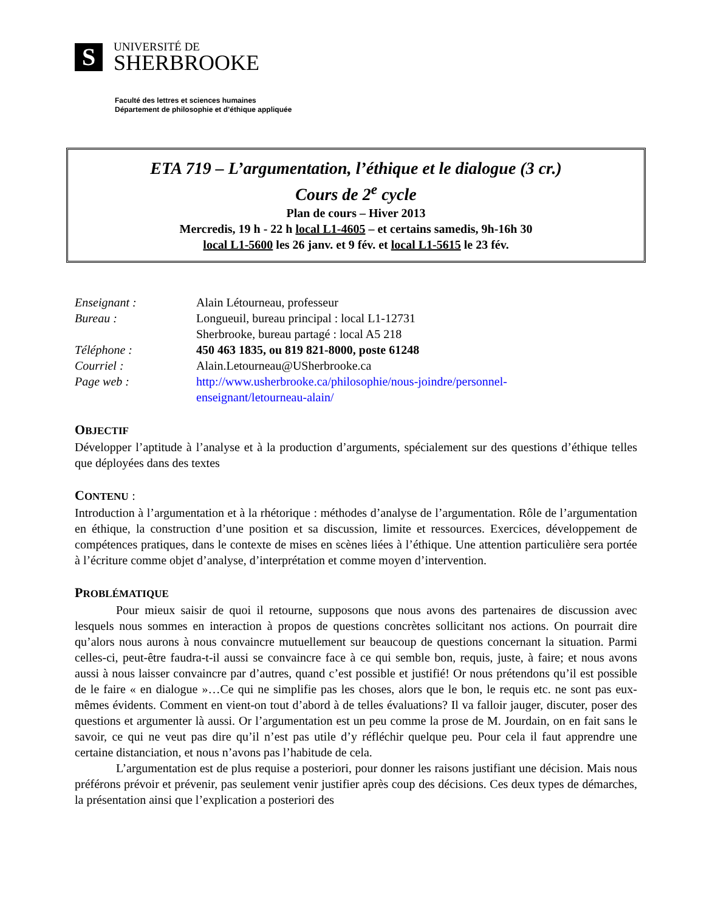S
UNIVERSITÉ DE
SHERBROOKE
Faculté des lettres et sciences humaines
Département de philosophie et d’éthique appliquée
ETA 719 – L’argumentation, l’éthique et le dialogue (3 cr.)
Cours de 2<sup>e</sup> cycle
Plan de cours – Hiver 2013
Mercredis, 19 h - 22 h local L1-4605 – et certains samedis, 9h-16h 30
local L1-5600 les 26 janv. et 9 fév. et local L1-5615 le 23 fév.
| Enseignant : | Alain Létourneau, professeur |
| Bureau : | Longueuil, bureau principal : local L1-12731 Sherbrooke, bureau partagé : local A5 218 |
| Téléphone : | 450 463 1835, ou 819 821-8000, poste 61248 |
| Courriel : | Alain.Letourneau@USherbrooke.ca |
| Page web : | http://www.usherbrooke.ca/philosophie/nous-joindre/personnel- enseignant/letourneau-alain/ |
OBJECTIF
Développer l’aptitude à l’analyse et à la production d’arguments, spécialement sur des questions d’éthique telles que déployées dans des textes
CONTENU :
Introduction à l’argumentation et à la rhétorique : méthodes d’analyse de l’argumentation. Rôle de l’argumentation en éthique, la construction d’une position et sa discussion, limite et ressources. Exercices, développement de compétences pratiques, dans le contexte de mises en scènes liées à l’éthique. Une attention particulière sera portée à l’écriture comme objet d’analyse, d’interprétation et comme moyen d’intervention.
PROBLÉMATIQUE
Pour mieux saisir de quoi il retourne, supposons que nous avons des partenaires de discussion avec lesquels nous sommes en interaction à propos de questions concrètes sollicitant nos actions. On pourrait dire qu’alors nous aurons à nous convaincre mutuellement sur beaucoup de questions concernant la situation. Parmi celles-ci, peut-être faudra-t-il aussi se convaincre face à ce qui semble bon, requis, juste, à faire; et nous avons aussi à nous laisser convaincre par d’autres, quand c’est possible et justifié! Or nous prétendons qu’il est possible de le faire « en dialogue »…Ce qui ne simplifie pas les choses, alors que le bon, le requis etc. ne sont pas eux-mêmes évidents. Comment en vient-on tout d’abord à de telles évaluations? Il va falloir jauger, discuter, poser des questions et argumenter là aussi. Or l’argumentation est un peu comme la prose de M. Jourdain, on en fait sans le savoir, ce qui ne veut pas dire qu’il n’est pas utile d’y réfléchir quelque peu. Pour cela il faut apprendre une certaine distanciation, et nous n’avons pas l’habitude de cela.
L’argumentation est de plus requise a posteriori, pour donner les raisons justifiant une décision. Mais nous préférons prévoir et prévenir, pas seulement venir justifier après coup des décisions. Ces deux types de démarches, la présentation ainsi que l’explication a posteriori des